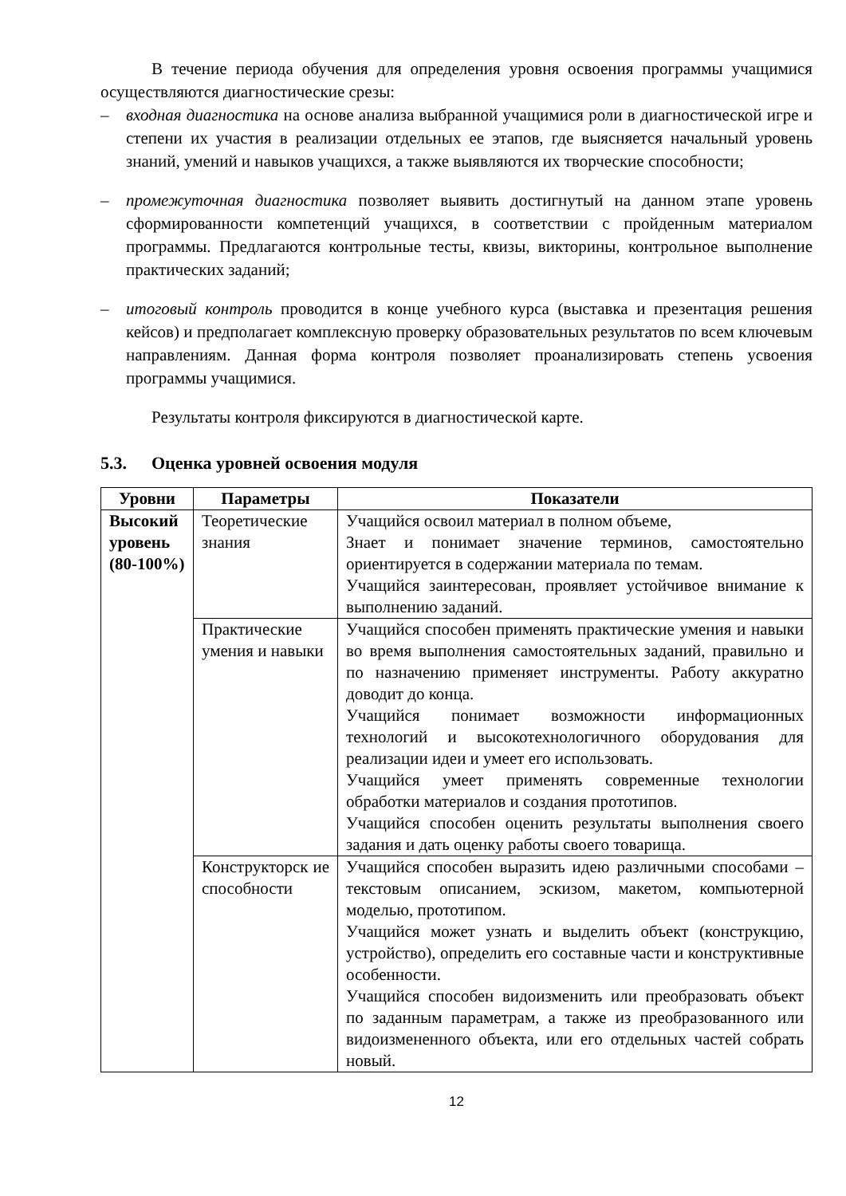В течение периода обучения для определения уровня освоения программы учащимися осуществляются диагностические срезы:
– входная диагностика на основе анализа выбранной учащимися роли в диагностической игре и степени их участия в реализации отдельных ее этапов, где выясняется начальный уровень знаний, умений и навыков учащихся, а также выявляются их творческие способности;
– промежуточная диагностика позволяет выявить достигнутый на данном этапе уровень сформированности компетенций учащихся, в соответствии с пройденным материалом программы. Предлагаются контрольные тесты, квизы, викторины, контрольное выполнение практических заданий;
– итоговый контроль проводится в конце учебного курса (выставка и презентация решения кейсов) и предполагает комплексную проверку образовательных результатов по всем ключевым направлениям. Данная форма контроля позволяет проанализировать степень усвоения программы учащимися.
Результаты контроля фиксируются в диагностической карте.
5.3. Оценка уровней освоения модуля
| Уровни | Параметры | Показатели |
| --- | --- | --- |
| Высокий уровень (80-100%) | Теоретические знания | Учащийся освоил материал в полном объеме, Знает и понимает значение терминов, самостоятельно ориентируется в содержании материала по темам. Учащийся заинтересован, проявляет устойчивое внимание к выполнению заданий. |
| | Практические умения и навыки | Учащийся способен применять практические умения и навыки во время выполнения самостоятельных заданий, правильно и по назначению применяет инструменты. Работу аккуратно доводит до конца. Учащийся понимает возможности информационных технологий и высокотехнологичного оборудования для реализации идеи и умеет его использовать. Учащийся умеет применять современные технологии обработки материалов и создания прототипов. Учащийся способен оценить результаты выполнения своего задания и дать оценку работы своего товарища. |
| | Конструкторск ие способности | Учащийся способен выразить идею различными способами – текстовым описанием, эскизом, макетом, компьютерной моделью, прототипом. Учащийся может узнать и выделить объект (конструкцию, устройство), определить его составные части и конструктивные особенности. Учащийся способен видоизменить или преобразовать объект по заданным параметрам, а также из преобразованного или видоизмененного объекта, или его отдельных частей собрать новый. |
12